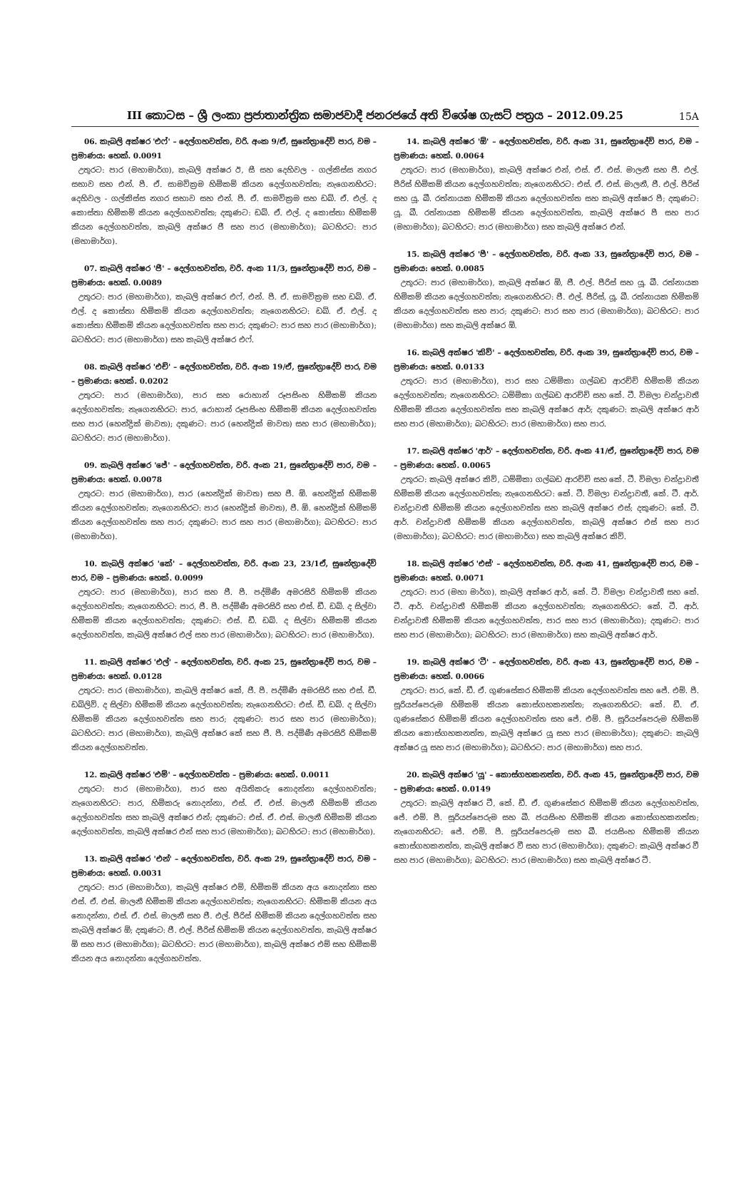III කොටස – ශ්‍රී ලංකා ප්‍රජාතාන්ත්‍රික සමාජවාදී ජනරජයේ අති විශේෂ ගැසට් පත්‍රය – 2012.09.25 15A
06. කැබලි අක්ෂර 'එෆ්' – දෙල්ගහවත්ත, වරි. අංක 9/ඒ, සුනේත්‍රාදේවි පාර, වම – ප්‍රමාණය: හෙක්. 0.0091
උතුරට: පාර (මහාමාර්ග), කැබලි අක්ෂර ඊ, සී සහ දෙහිවල - ගල්කිස්ස නගර සභාව සහ එන්. පී. ඒ. සාමවික්‍රම හිමිකම් කියන දෙල්ගහවත්ත; නැගෙනහිරට: දෙහිවල - ගල්කිස්ස නගර සභාව සහ එන්. පී. ඒ. සාමවික්‍රම සහ ඩබ්. ඒ. එල්. ද කොස්තා හිමිකම් කියන දෙල්ගහවත්ත; දකුණට: ඩබ්. ඒ. එල්. ද කොස්තා හිමිකම් කියන දෙල්ගහවත්ත, කැබලි අක්ෂර ජී සහ පාර (මහාමාර්ග); බටහිරට: පාර (මහාමාර්ග).
07. කැබලි අක්ෂර 'ජී' – දෙල්ගහවත්ත, වරි. අංක 11/3, සුනේත්‍රාදේවි පාර, වම – ප්‍රමාණය: හෙක්. 0.0089
උතුරට: පාර (මහාමාර්ග), කැබලි අක්ෂර එෆ්, එන්. පී. ඒ. සාමවික්‍රම සහ ඩබ්. ඒ. එල්. ද කොස්තා හිමිකම් කියන දෙල්ගහවත්ත; නැගෙනහිරට: ඩබ්. ඒ. එල්. ද කොස්තා හිමිකම් කියන දෙල්ගහවත්ත සහ පාර; දකුණට: පාර සහ පාර (මහාමාර්ග); බටහිරට: පාර (මහාමාර්ග) සහ කැබලි අක්ෂර එෆ්.
08. කැබලි අක්ෂර 'එච්' – දෙල්ගහවත්ත, වරි. අංක 19/ඒ, සුනේත්‍රාදේවි පාර, වම – ප්‍රමාණය: හෙක්. 0.0202
උතුරට: පාර (මහාමාර්ග), පාර සහ රොහාන් රූපසිංහ හිමිකම් කියන දෙල්ගහවත්ත; නැගෙනහිරට: පාර, රොහාන් රූපසිංහ හිමිකම් කියන දෙල්ගහවත්ත සහ පාර (හෙන්ද්‍රික් මාවත); දකුණට: පාර (හෙන්ද්‍රික් මාවත) සහ පාර (මහාමාර්ග); බටහිරට: පාර (මහාමාර්ග).
09. කැබලි අක්ෂර 'ජේ' – දෙල්ගහවත්ත, වරි. අංක 21, සුනේත්‍රාදේවි පාර, වම – ප්‍රමාණය: හෙක්. 0.0078
උතුරට: පාර (මහාමාර්ග), පාර (හෙන්ද්‍රික් මාවත) සහ ජී. ඕ. හෙන්ද්‍රික් හිමිකම් කියන දෙල්ගහවත්ත; නැගෙනහිරට: පාර (හෙන්ද්‍රික් මාවත), ජී. ඕ. හෙන්ද්‍රික් හිමිකම් කියන දෙල්ගහවත්ත සහ පාර; දකුණට: පාර සහ පාර (මහාමාර්ග); බටහිරට: පාර (මහාමාර්ග).
10. කැබලි අක්ෂර 'කේ' – දෙල්ගහවත්ත, වරි. අංක 23, 23/1ඒ, සුනේත්‍රාදේවි පාර, වම – ප්‍රමාණය: හෙක්. 0.0099
උතුරට: පාර (මහාමාර්ග), පාර සහ ජී. පී. පද්මිණී අමරසිරි හිමිකම් කියන දෙල්ගහවත්ත; නැගෙනහිරට: පාර, ජී. පී. පද්මිණී අමරසිරි සහ එස්. ඩී. ඩබ්. ද සිල්වා හිමිකම් කියන දෙල්ගහවත්ත; දකුණට: එස්. ඩී. ඩබ්. ද සිල්වා හිමිකම් කියන දෙල්ගහවත්ත, කැබලි අක්ෂර එල් සහ පාර (මහාමාර්ග); බටහිරට: පාර (මහාමාර්ග).
11. කැබලි අක්ෂර 'එල්' – දෙල්ගහවත්ත, වරි. අංක 25, සුනේත්‍රාදේවි පාර, වම – ප්‍රමාණය: හෙක්. 0.0128
උතුරට: පාර (මහාමාර්ග), කැබලි අක්ෂර කේ, ජී. පී. පද්මිණී අමරසිරි සහ එස්. ඩී. ඩබ්ලිව්. ද සිල්වා හිමිකම් කියන දෙල්ගහවත්ත; නැගෙනහිරට: එස්. ඩී. ඩබ්. ද සිල්වා හිමිකම් කියන දෙල්ගහවත්ත සහ පාර; දකුණට: පාර සහ පාර (මහාමාර්ග); බටහිරට: පාර (මහාමාර්ග), කැබලි අක්ෂර කේ සහ ජී. පී. පද්මිණී අමරසිරි හිමිකම් කියන දෙල්ගහවත්ත.
12. කැබලි අක්ෂර 'එම්' – දෙල්ගහවත්ත – ප්‍රමාණය: හෙක්. 0.0011
උතුරට: පාර (මහාමාර්ග), පාර සහ අයිතිකරු නොදන්නා දෙල්ගහවත්ත; නැගෙනහිරට: පාර, හිමිකරු නොදන්නා, එස්. ඒ. එස්. මාලනී හිමිකම් කියන දෙල්ගහවත්ත සහ කැබලි අක්ෂර එන්; දකුණට: එස්. ඒ. එස්. මාලනී හිමිකම් කියන දෙල්ගහවත්ත, කැබලි අක්ෂර එන් සහ පාර (මහාමාර්ග); බටහිරට: පාර (මහාමාර්ග).
13. කැබලි අක්ෂර 'එන්' – දෙල්ගහවත්ත, වරි. අංක 29, සුනේත්‍රාදේවි පාර, වම – ප්‍රමාණය: හෙක්. 0.0031
උතුරට: පාර (මහාමාර්ග), කැබලි අක්ෂර එම්, හිමිකම් කියන අය නොදන්නා සහ එස්. ඒ. එස්. මාලනී හිමිකම් කියන දෙල්ගහවත්ත; නැගෙනහිරට: හිමිකම් කියන අය නොදන්නා, එස්. ඒ. එස්. මාලනී සහ ජී. එල්. පීරිස් හිමිකම් කියන දෙල්ගහවත්ත සහ කැබලි අක්ෂර ඕ; දකුණට: ජී. එල්. පීරිස් හිමිකම් කියන දෙල්ගහවත්ත, කැබලි අක්ෂර ඕ සහ පාර (මහාමාර්ග); බටහිරට: පාර (මහාමාර්ග), කැබලි අක්ෂර එම් සහ හිමිකම් කියන අය නොදන්නා දෙල්ගහවත්ත.
14. කැබලි අක්ෂර 'ඕ' – දෙල්ගහවත්ත, වරි. අංක 31, සුනේත්‍රාදේවි පාර, වම – ප්‍රමාණය: හෙක්. 0.0064
උතුරට: පාර (මහාමාර්ග), කැබලි අක්ෂර එන්, එස්. ඒ. එස්. මාලනී සහ ජී. එල්. පීරිස් හිමිකම් කියන දෙල්ගහවත්ත; නැගෙනහිරට: එස්. ඒ. එස්. මාලනී, ජී. එල්. පීරිස් සහ යූ. බී. රත්නායක හිමිකම් කියන දෙල්ගහවත්ත සහ කැබලි අක්ෂර පී; දකුණට: යූ. බී. රත්නායක හිමිකම් කියන දෙල්ගහවත්ත, කැබලි අක්ෂර පී සහ පාර (මහාමාර්ග); බටහිරට: පාර (මහාමාර්ග) සහ කැබලි අක්ෂර එන්.
15. කැබලි අක්ෂර 'පී' – දෙල්ගහවත්ත, වරි. අංක 33, සුනේත්‍රාදේවි පාර, වම – ප්‍රමාණය: හෙක්. 0.0085
උතුරට: පාර (මහාමාර්ග), කැබලි අක්ෂර ඕ, ජී. එල්. පීරිස් සහ යූ. බී. රත්නායක හිමිකම් කියන දෙල්ගහවත්ත; නැගෙනහිරට: ජී. එල්. පීරිස්, යූ. බී. රත්නායක හිමිකම් කියන දෙල්ගහවත්ත සහ පාර; දකුණට: පාර සහ පාර (මහාමාර්ග); බටහිරට: පාර (මහාමාර්ග) සහ කැබලි අක්ෂර ඕ.
16. කැබලි අක්ෂර 'කිව්' – දෙල්ගහවත්ත, වරි. අංක 39, සුනේත්‍රාදේවි පාර, වම – ප්‍රමාණය: හෙක්. 0.0133
උතුරට: පාර (මහාමාර්ග), පාර සහ ධම්මිකා ගල්බඩ ආරච්චි හිමිකම් කියන දෙල්ගහවත්ත; නැගෙනහිරට: ධම්මිකා ගල්බඩ ආරච්චි සහ කේ. ටී. විමලා චන්ද්‍රාවතී හිමිකම් කියන දෙල්ගහවත්ත සහ කැබලි අක්ෂර ආර්; දකුණට: කැබලි අක්ෂර ආර් සහ පාර (මහාමාර්ග); බටහිරට: පාර (මහාමාර්ග) සහ පාර.
17. කැබලි අක්ෂර 'ආර්' – දෙල්ගහවත්ත, වරි. අංක 41/ඒ, සුනේත්‍රාදේවි පාර, වම – ප්‍රමාණය: හෙක්. 0.0065
උතුරට: කැබලි අක්ෂර කිව්, ධම්මිකා ගල්බඩ ආරච්චි සහ කේ. ටී. විමලා චන්ද්‍රාවතී හිමිකම් කියන දෙල්ගහවත්ත; නැගෙනහිරට: කේ. ටී. විමලා චන්ද්‍රාවතී, කේ. ටී. ආර්. චන්ද්‍රාවතී හිමිකම් කියන දෙල්ගහවත්ත සහ කැබලි අක්ෂර එස්; දකුණට: කේ. ටී. ආර්. චන්ද්‍රාවතී හිමිකම් කියන දෙල්ගහවත්ත, කැබලි අක්ෂර එස් සහ පාර (මහාමාර්ග); බටහිරට: පාර (මහාමාර්ග) සහ කැබලි අක්ෂර කිව්.
18. කැබලි අක්ෂර 'එස්' – දෙල්ගහවත්ත, වරි. අංක 41, සුනේත්‍රාදේවි පාර, වම – ප්‍රමාණය: හෙක්. 0.0071
උතුරට: පාර (මහා මාර්ග), කැබලි අක්ෂර ආර්, කේ. ටී. විමලා චන්ද්‍රාවතී සහ කේ. ටී. ආර්. චන්ද්‍රාවතී හිමිකම් කියන දෙල්ගහවත්ත; නැගෙනහිරට: කේ. ටී. ආර්. චන්ද්‍රාවතී හිමිකම් කියන දෙල්ගහවත්ත, පාර සහ පාර (මහාමාර්ග); දකුණට: පාර සහ පාර (මහාමාර්ග); බටහිරට: පාර (මහාමාර්ග) සහ කැබලි අක්ෂර ආර්.
19. කැබලි අක්ෂර 'ටී' – දෙල්ගහවත්ත, වරි. අංක 43, සුනේත්‍රාදේවි පාර, වම – ප්‍රමාණය: හෙක්. 0.0066
උතුරට: පාර, කේ. ඩී. ඒ. ගුණසේකර හිමිකම් කියන දෙල්ගහවත්ත සහ ජේ. එම්. පී. සූරියප්පෙරුම හිමිකම් කියන කොස්ගහකනත්ත; නැගෙනහිරට: කේ. ඩී. ඒ. ගුණසේකර හිමිකම් කියන දෙල්ගහවත්ත සහ ජේ. එම්. පී. සූරියප්පෙරුම හිමිකම් කියන කොස්ගහකනත්ත, කැබලි අක්ෂර යූ සහ පාර (මහාමාර්ග); දකුණට: කැබලි අක්ෂර යූ සහ පාර (මහාමාර්ග); බටහිරට: පාර (මහාමාර්ග) සහ පාර.
20. කැබලි අක්ෂර 'යූ' – කොස්ගහකනත්ත, වරි. අංක 45, සුනේත්‍රාදේවි පාර, වම – ප්‍රමාණය: හෙක්. 0.0149
උතුරට: කැබලි අක්ෂර ටී, කේ. ඩී. ඒ. ගුණසේකර හිමිකම් කියන දෙල්ගහවත්ත, ජේ. එම්. පී. සූරියප්පෙරුම සහ බී. ජයසිංහ හිමිකම් කියන කොස්ගහකනත්ත; නැගෙනහිරට: ජේ. එම්. පී. සූරියප්පෙරුම සහ බී. ජයසිංහ හිමිකම් කියන කොස්ගහකනත්ත, කැබලි අක්ෂර වී සහ පාර (මහාමාර්ග); දකුණට: කැබලි අක්ෂර වී සහ පාර (මහාමාර්ග); බටහිරට: පාර (මහාමාර්ග) සහ කැබලි අක්ෂර ටී.